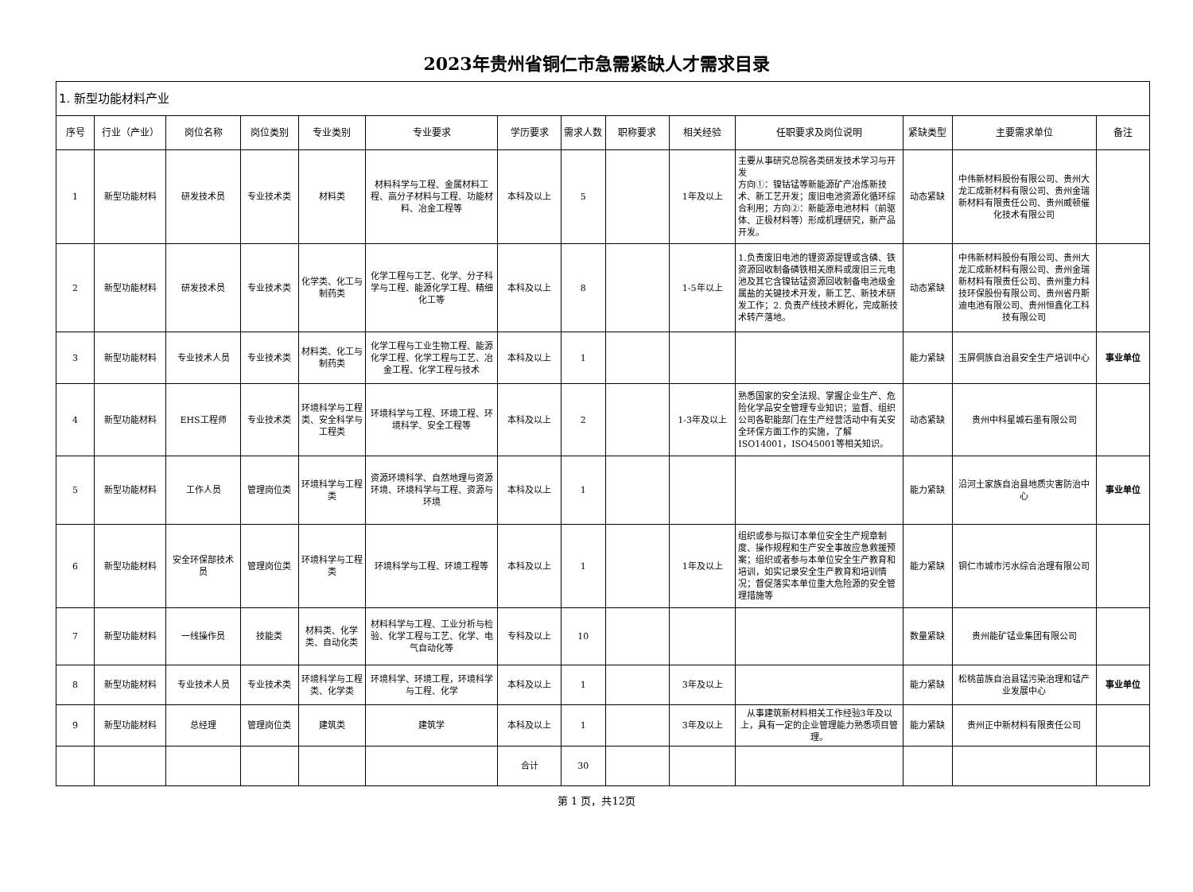2023年贵州省铜仁市急需紧缺人才需求目录
| 1. 新型功能材料产业 | | | | | | | | | | | | | |
| 序号 | 行业（产业） | 岗位名称 | 岗位类别 | 专业类别 | 专业要求 | 学历要求 | 需求人数 | 职称要求 | 相关经验 | 任职要求及岗位说明 | 紧缺类型 | 主要需求单位 | 备注 |
| 1 | 新型功能材料 | 研发技术员 | 专业技术类 | 材料类 | 材料科学与工程、金属材料工程、高分子材料与工程、功能材料、冶金工程等 | 本科及以上 | 5 | | 1年及以上 | 主要从事研究总院各类研发技术学习与开发 方向①：镍钴锰等新能源矿产冶炼新技术、新工艺开发；废旧电池资源化循环综合利用；方向②：新能源电池材料（前驱体、正极材料等）形成机理研究，新产品开发。 | 动态紧缺 | 中伟新材料股份有限公司、贵州大龙汇成新材料有限公司、贵州金瑞新材料有限责任公司、贵州威顿催化技术有限公司 | |
| 2 | 新型功能材料 | 研发技术员 | 专业技术类 | 化学类、化工与制药类 | 化学工程与工艺、化学、分子科学与工程、能源化学工程、精细化工等 | 本科及以上 | 8 | | 1-5年以上 | 1.负责废旧电池的锂资源提锂或含磷、铁资源回收制备磷铁相关原料或废旧三元电池及其它含镍钴锰资源回收制备电池级金属盐的关键技术开发，新工艺、新技术研发工作；2. 负责产线技术孵化，完成新技术转产落地。 | 动态紧缺 | 中伟新材料股份有限公司、贵州大龙汇成新材料有限公司、贵州金瑞新材料有限责任公司、贵州重力科技环保股份有限公司、贵州省丹斯迪电池有限公司、贵州恒鑫化工科技有限公司 | |
| 3 | 新型功能材料 | 专业技术人员 | 专业技术类 | 材料类、化工与制药类 | 化学工程与工业生物工程、能源化学工程、化学工程与工艺、冶金工程、化学工程与技术 | 本科及以上 | 1 | | | | 能力紧缺 | 玉屏侗族自治县安全生产培训中心 | 事业单位 |
| 4 | 新型功能材料 | EHS工程师 | 专业技术类 | 环境科学与工程类、安全科学与工程类 | 环境科学与工程、环境工程、环境科学、安全工程等 | 本科及以上 | 2 | | 1-3年及以上 | 熟悉国家的安全法规、掌握企业生产、危险化学品安全管理专业知识；监督、组织公司各职能部门在生产经营活动中有关安全环保方面工作的实施，了解ISO14001，ISO45001等相关知识。 | 动态紧缺 | 贵州中科星城石墨有限公司 | |
| 5 | 新型功能材料 | 工作人员 | 管理岗位类 | 环境科学与工程类 | 资源环境科学、自然地理与资源环境、环境科学与工程、资源与环境 | 本科及以上 | 1 | | | | 能力紧缺 | 沿河土家族自治县地质灾害防治中心 | 事业单位 |
| 6 | 新型功能材料 | 安全环保部技术员 | 管理岗位类 | 环境科学与工程类 | 环境科学与工程、环境工程等 | 本科及以上 | 1 | | 1年及以上 | 组织或参与拟订本单位安全生产规章制度、操作规程和生产安全事故应急救援预案；组织或者参与本单位安全生产教育和培训，如实记录安全生产教育和培训情况；督促落实本单位重大危险源的安全管理措施等 | 能力紧缺 | 铜仁市城市污水综合治理有限公司 | |
| 7 | 新型功能材料 | 一线操作员 | 技能类 | 材料类、化学类、自动化类 | 材料科学与工程、工业分析与检验、化学工程与工艺、化学、电气自动化等 | 专科及以上 | 10 | | | | 数量紧缺 | 贵州能矿锰业集团有限公司 | |
| 8 | 新型功能材料 | 专业技术人员 | 专业技术类 | 环境科学与工程类、化学类 | 环境科学、环境工程，环境科学与工程、化学 | 本科及以上 | 1 | | 3年及以上 | | 能力紧缺 | 松桃苗族自治县锰污染治理和锰产业发展中心 | 事业单位 |
| 9 | 新型功能材料 | 总经理 | 管理岗位类 | 建筑类 | 建筑学 | 本科及以上 | 1 | | 3年及以上 | 从事建筑新材料相关工作经验3年及以上，具有一定的企业管理能力熟悉项目管理。 | 能力紧缺 | 贵州正中新材料有限责任公司 | |
| | | | | | | 合计 | 30 | | | | | | |
第 1 页，共12页